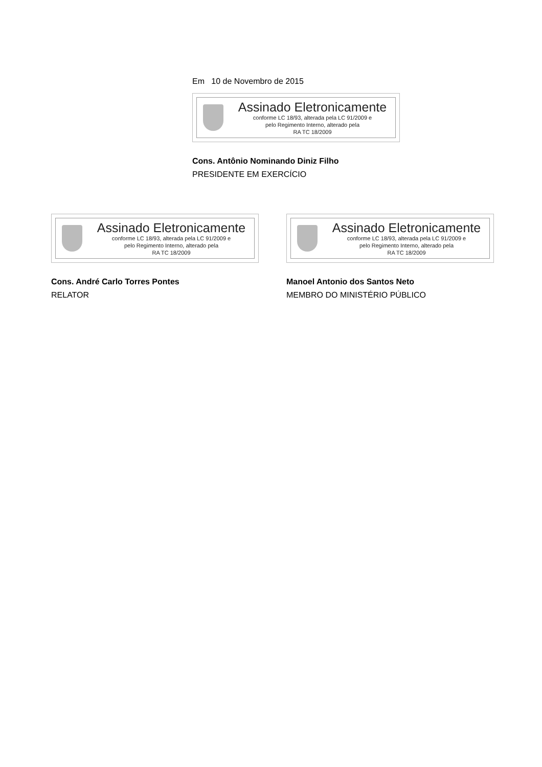Em 10 de Novembro de 2015
Assinado Eletronicamente
conforme LC 18/93, alterada pela LC 91/2009 e
pelo Regimento Interno, alterado pela
RA TC 18/2009
Cons. Antônio Nominando Diniz Filho
PRESIDENTE EM EXERCÍCIO
Assinado Eletronicamente
conforme LC 18/93, alterada pela LC 91/2009 e
pelo Regimento Interno, alterado pela
RA TC 18/2009
Cons. André Carlo Torres Pontes
RELATOR
Assinado Eletronicamente
conforme LC 18/93, alterada pela LC 91/2009 e
pelo Regimento Interno, alterado pela
RA TC 18/2009
Manoel Antonio dos Santos Neto
MEMBRO DO MINISTÉRIO PÚBLICO